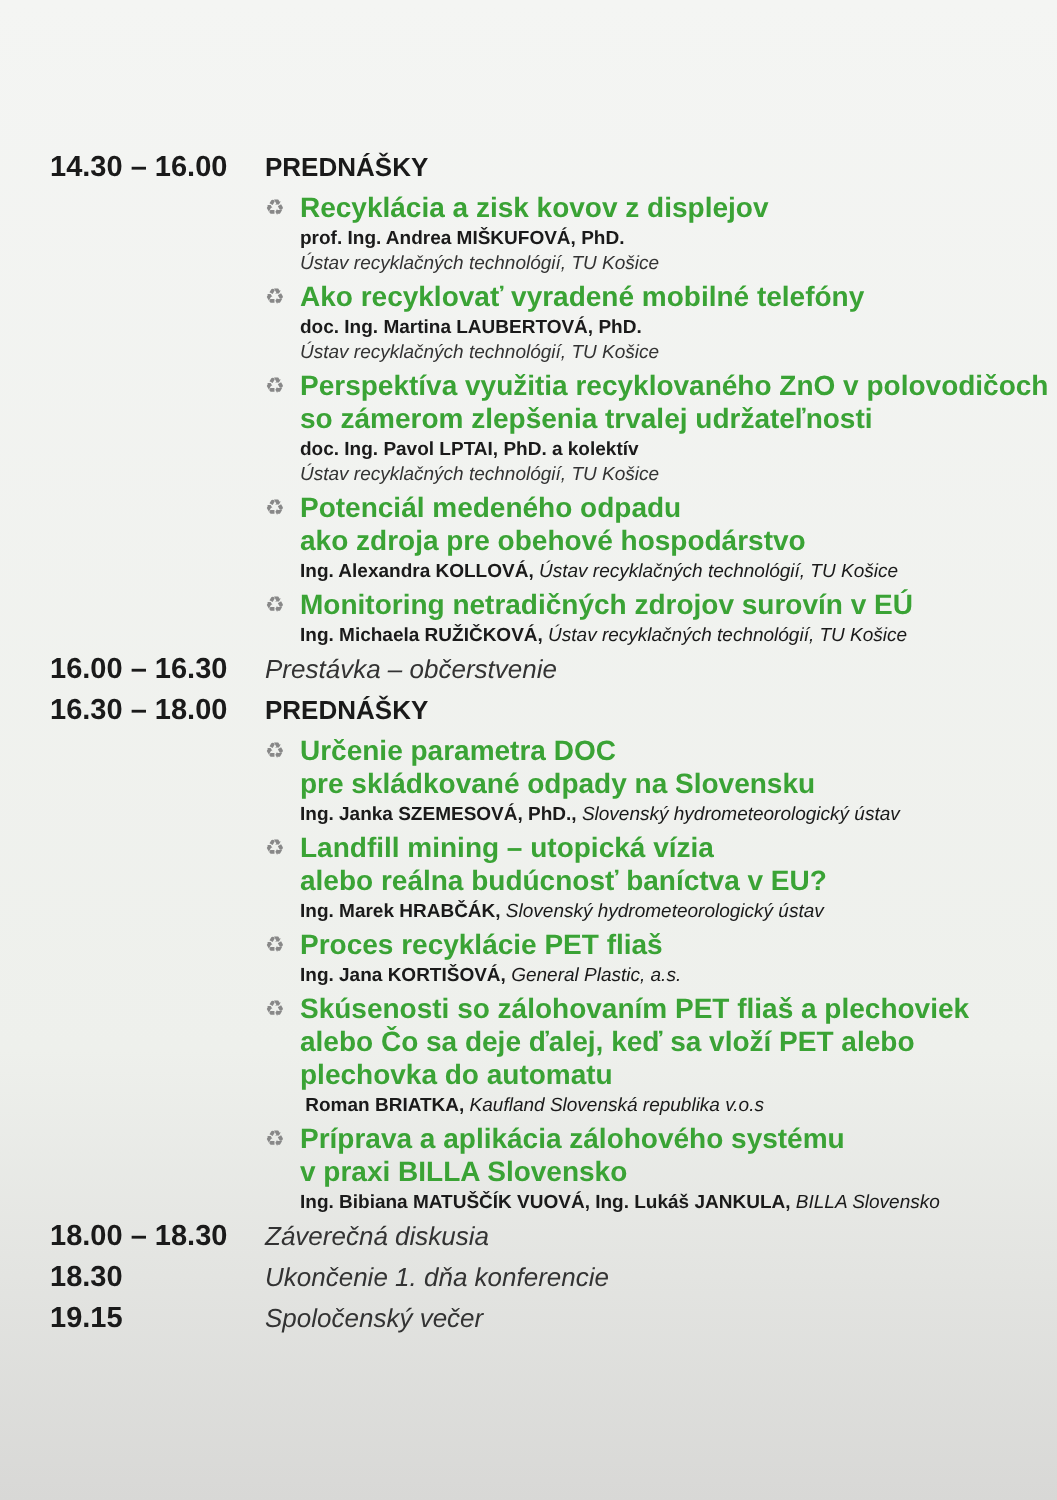14.30 – 16.00
PREDNÁŠKY
♻
Recyklácia a zisk kovov z displejov
prof. Ing. Andrea MIŠKUFOVÁ, PhD.
Ústav recyklačných technológií, TU Košice
♻
Ako recyklovať vyradené mobilné telefóny
doc. Ing. Martina LAUBERTOVÁ, PhD.
Ústav recyklačných technológií, TU Košice
♻
Perspektíva využitia recyklovaného ZnO v polovodičoch
so zámerom zlepšenia trvalej udržateľnosti
doc. Ing. Pavol LPTAI, PhD. a kolektív
Ústav recyklačných technológií, TU Košice
♻
Potenciál medeného odpadu
ako zdroja pre obehové hospodárstvo
Ing. Alexandra KOLLOVÁ, Ústav recyklačných technológií, TU Košice
♻
Monitoring netradičných zdrojov surovín v EÚ
Ing. Michaela RUŽIČKOVÁ, Ústav recyklačných technológií, TU Košice
16.00 – 16.30
Prestávka – občerstvenie
16.30 – 18.00
PREDNÁŠKY
♻
Určenie parametra DOC
pre skládkované odpady na Slovensku
Ing. Janka SZEMESOVÁ, PhD., Slovenský hydrometeorologický ústav
♻
Landfill mining – utopická vízia
alebo reálna budúcnosť baníctva v EU?
Ing. Marek HRABČÁK, Slovenský hydrometeorologický ústav
♻
Proces recyklácie PET fliaš
Ing. Jana KORTIŠOVÁ, General Plastic, a.s.
♻
Skúsenosti so zálohovaním PET fliaš a plechoviek
alebo Čo sa deje ďalej, keď sa vloží PET alebo
plechovka do automatu
Roman BRIATKA, Kaufland Slovenská republika v.o.s
♻
Príprava a aplikácia zálohového systému
v praxi BILLA Slovensko
Ing. Bibiana MATUŠČÍK VUOVÁ, Ing. Lukáš JANKULA, BILLA Slovensko
18.00 – 18.30
Záverečná diskusia
18.30 Ukončenie 1. dňa konferencie
19.15 Spoločenský večer